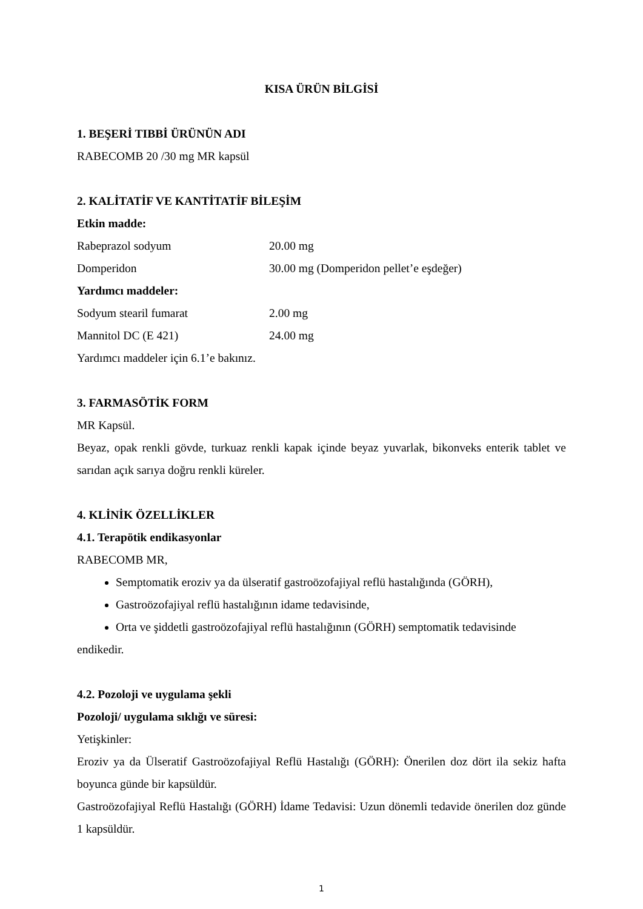KISA ÜRÜN BİLGİSİ
1. BEŞERİ TIBBİ ÜRÜNÜN ADI
RABECOMB 20 /30 mg MR kapsül
2. KALİTATİF VE KANTİTATİF BİLEŞİM
Etkin madde:
Rabeprazol sodyum 20.00 mg
Domperidon 30.00 mg (Domperidon pellet’e eşdeğer)
Yardımcı maddeler:
Sodyum stearil fumarat 2.00 mg
Mannitol DC (E 421) 24.00 mg
Yardımcı maddeler için 6.1’e bakınız.
3. FARMASÖTİK FORM
MR Kapsül.
Beyaz, opak renkli gövde, turkuaz renkli kapak içinde beyaz yuvarlak, bikonveks enterik tablet ve sarıdan açık sarıya doğru renkli küreler.
4. KLİNİK ÖZELLİKLER
4.1. Terapötik endikasyonlar
RABECOMB MR,
Semptomatik eroziv ya da ülseratif gastroözofajiyal reflü hastalığında (GÖRH),
Gastroözofajiyal reflü hastalığının idame tedavisinde,
Orta ve şiddetli gastroözofajiyal reflü hastalığının (GÖRH) semptomatik tedavisinde
endikedir.
4.2. Pozoloji ve uygulama şekli
Pozoloji/ uygulama sıklığı ve süresi:
Yetişkinler:
Eroziv ya da Ülseratif Gastroözofajiyal Reflü Hastalığı (GÖRH): Önerilen doz dört ila sekiz hafta boyunca günde bir kapsüldür.
Gastroözofajiyal Reflü Hastalığı (GÖRH) İdame Tedavisi: Uzun dönemli tedavide önerilen doz günde 1 kapsüldür.
1